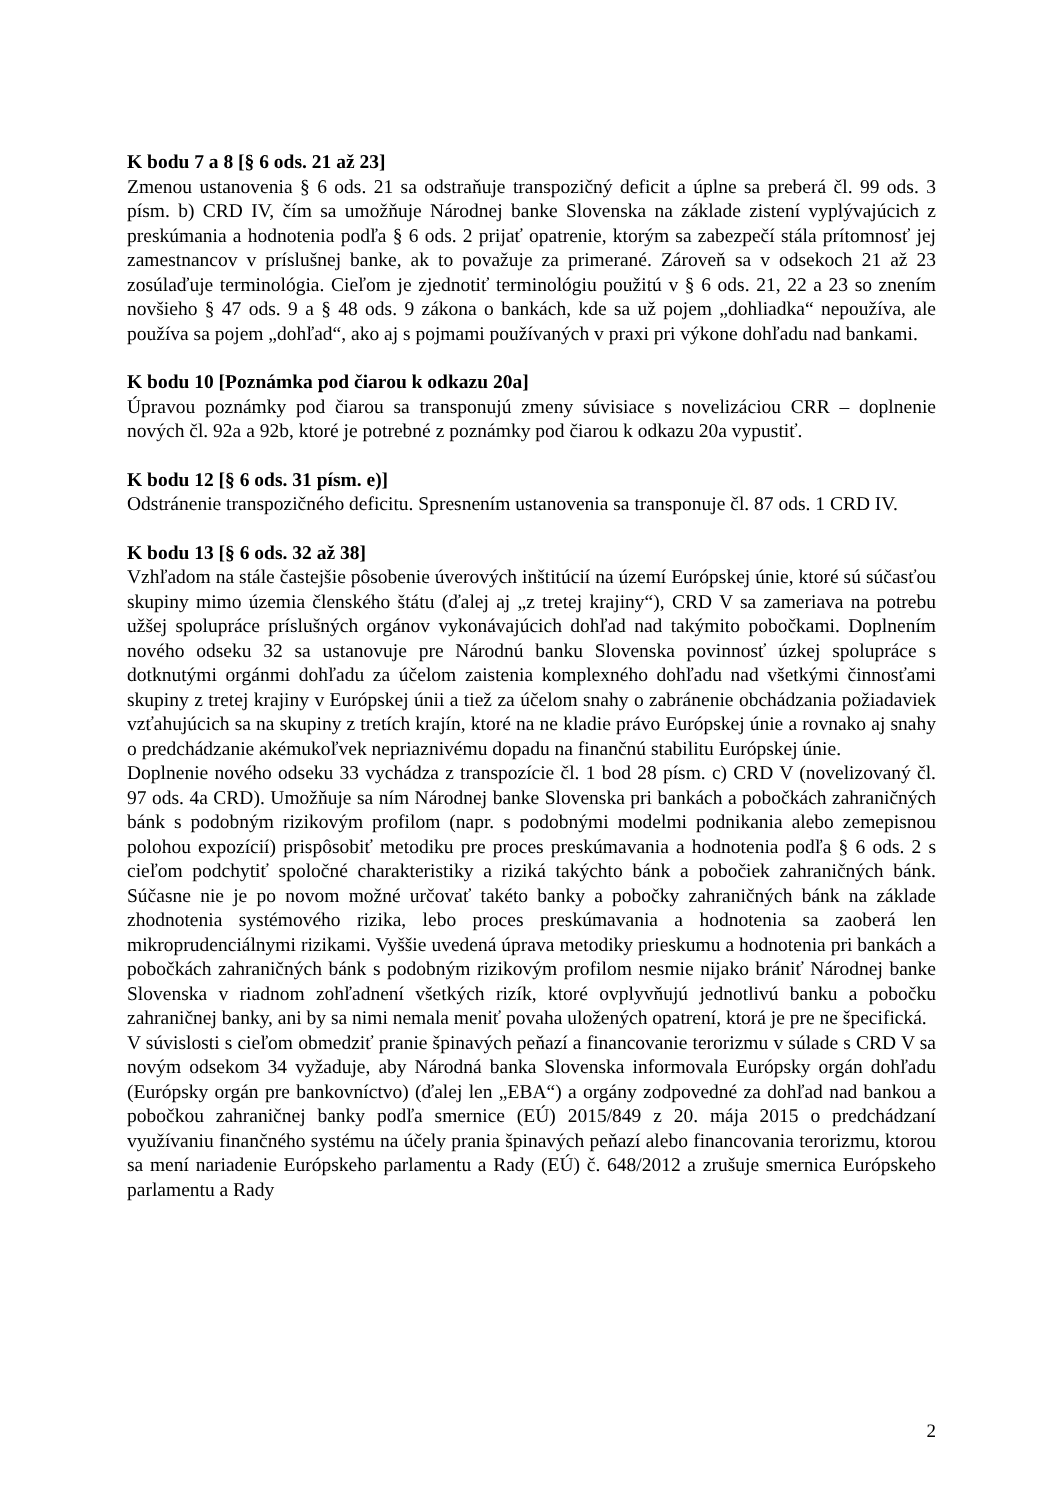K bodu 7 a 8 [§ 6 ods. 21 až 23]
Zmenou ustanovenia § 6 ods. 21 sa odstraňuje transpozičný deficit a úplne sa preberá čl. 99 ods. 3 písm. b) CRD IV, čím sa umožňuje Národnej banke Slovenska na základe zistení vyplývajúcich z preskúmania a hodnotenia podľa § 6 ods. 2 prijať opatrenie, ktorým sa zabezpečí stála prítomnosť jej zamestnancov v príslušnej banke, ak to považuje za primerané. Zároveň sa v odsekoch 21 až 23 zosúlaďuje terminológia. Cieľom je zjednotiť terminológiu použitú v § 6 ods. 21, 22 a 23 so znením novšieho § 47 ods. 9 a § 48 ods. 9 zákona o bankách, kde sa už pojem „dohliadka“ nepoužíva, ale používa sa pojem „dohľad“, ako aj s pojmami používaných v praxi pri výkone dohľadu nad bankami.
K bodu 10 [Poznámka pod čiarou k odkazu 20a]
Úpravou poznámky pod čiarou sa transponujú zmeny súvisiace s novelizáciou CRR – doplnenie nových čl. 92a a 92b, ktoré je potrebné z poznámky pod čiarou k odkazu 20a vypustiť.
K bodu 12 [§ 6 ods. 31 písm. e)]
Odstránenie transpozičného deficitu. Spresnením ustanovenia sa transponuje čl. 87 ods. 1 CRD IV.
K bodu 13 [§ 6 ods. 32 až 38]
Vzhľadom na stále častejšie pôsobenie úverových inštitúcií na území Európskej únie, ktoré sú súčasťou skupiny mimo územia členského štátu (ďalej aj „z tretej krajiny“), CRD V sa zameriava na potrebu užšej spolupráce príslušných orgánov vykonávajúcich dohľad nad takýmito pobočkami. Doplnením nového odseku 32 sa ustanovuje pre Národnú banku Slovenska povinnosť úzkej spolupráce s dotknutými orgánmi dohľadu za účelom zaistenia komplexného dohľadu nad všetkými činnosťami skupiny z tretej krajiny v Európskej únii a tiež za účelom snahy o zabránenie obchádzania požiadaviek vzťahujúcich sa na skupiny z tretích krajín, ktoré na ne kladie právo Európskej únie a rovnako aj snahy o predchádzanie akémukoľvek nepriaznivému dopadu na finančnú stabilitu Európskej únie.
Doplnenie nového odseku 33 vychádza z transpozície čl. 1 bod 28 písm. c) CRD V (novelizovaný čl. 97 ods. 4a CRD). Umožňuje sa ním Národnej banke Slovenska pri bankách a pobočkách zahraničných bánk s podobným rizikovým profilom (napr. s podobnými modelmi podnikania alebo zemepisnou polohou expozícií) prispôsobiť metodiku pre proces preskúmavania a hodnotenia podľa § 6 ods. 2 s cieľom podchytiť spoločné charakteristiky a riziká takýchto bánk a pobočiek zahraničných bánk. Súčasne nie je po novom možné určovať takéto banky a pobočky zahraničných bánk na základe zhodnotenia systémového rizika, lebo proces preskúmavania a hodnotenia sa zaoberá len mikroprudenciálnymi rizikami. Vyššie uvedená úprava metodiky prieskumu a hodnotenia pri bankách a pobočkách zahraničných bánk s podobným rizikovým profilom nesmie nijako brániť Národnej banke Slovenska v riadnom zohľadnení všetkých rizík, ktoré ovplyvňujú jednotlivú banku a pobočku zahraničnej banky, ani by sa nimi nemala meniť povaha uložených opatrení, ktorá je pre ne špecifická.
V súvislosti s cieľom obmedziť pranie špinavých peňazí a financovanie terorizmu v súlade s CRD V sa novým odsekom 34 vyžaduje, aby Národná banka Slovenska informovala Európsky orgán dohľadu (Európsky orgán pre bankovníctvo) (ďalej len „EBA“) a orgány zodpovedné za dohľad nad bankou a pobočkou zahraničnej banky podľa smernice (EÚ) 2015/849 z 20. mája 2015 o predchádzaní využívaniu finančného systému na účely prania špinavých peňazí alebo financovania terorizmu, ktorou sa mení nariadenie Európskeho parlamentu a Rady (EÚ) č. 648/2012 a zrušuje smernica Európskeho parlamentu a Rady
2